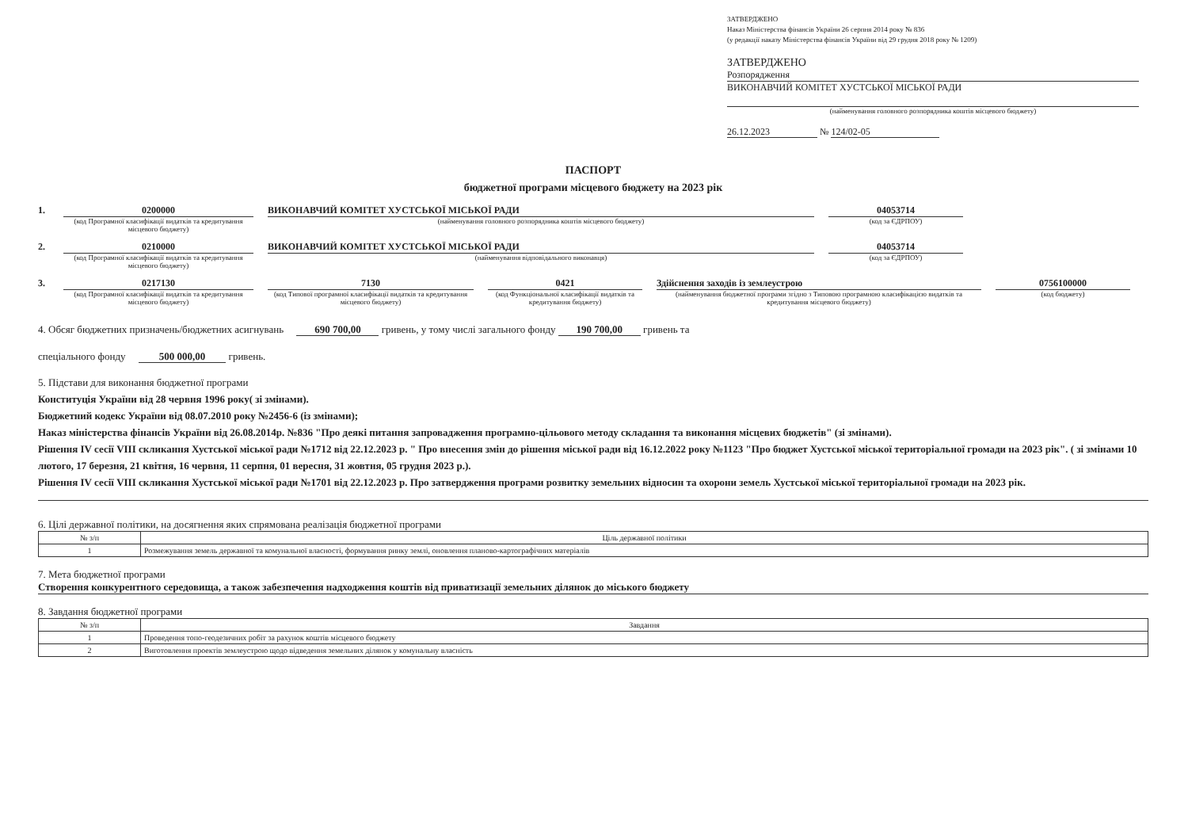ЗАТВЕРДЖЕНО
Наказ Міністерства фінансів України 26 серпня 2014 року № 836
(у редакції наказу Міністерства фінансів України від 29 грудня 2018 року № 1209)
ЗАТВЕРДЖЕНО
Розпорядження
ВИКОНАВЧИЙ КОМІТЕТ ХУСТСЬКОЇ МІСЬКОЇ РАДИ
(найменування головного розпорядника коштів місцевого бюджету)
26.12.2023 № 124/02-05
ПАСПОРТ
бюджетної програми місцевого бюджету на 2023 рік
1.
0200000
(код Програмної класифікації видатків та кредитування місцевого бюджету)
ВИКОНАВЧИЙ КОМІТЕТ ХУСТСЬКОЇ МІСЬКОЇ РАДИ
(найменування головного розпорядника коштів місцевого бюджету)
04053714
(код за ЄДРПОУ)
2.
0210000
(код Програмної класифікації видатків та кредитування місцевого бюджету)
ВИКОНАВЧИЙ КОМІТЕТ ХУСТСЬКОЇ МІСЬКОЇ РАДИ
(найменування відповідального виконавця)
04053714
(код за ЄДРПОУ)
3.
0217130
(код Програмної класифікації видатків та кредитування місцевого бюджету)
7130
(код Типової програмної класифікації видатків та кредитування місцевого бюджету)
0421
(код Функціональної класифікації видатків та кредитування бюджету)
Здійснення заходів із землеустрою
(найменування бюджетної програми згідно з Типовою програмною класифікацією видатків та кредитування місцевого бюджету)
0756100000
(код бюджету)
4. Обсяг бюджетних призначень/бюджетних асигнувань 690 700,00 гривень, у тому числі загального фонду 190 700,00 гривень та
спеціального фонду 500 000,00 гривень.
5. Підстави для виконання бюджетної програми
Конституція України від 28 червня 1996 року( зі змінами).
Бюджетний кодекс України від 08.07.2010 року №2456-6 (із змінами);
Наказ міністерства фінансів України від 26.08.2014р. №836 "Про деякі питання запровадження програмно-цільового методу складання та виконання місцевих бюджетів" (зі змінами).
Рішення IV сесії VIII скликання Хустської міської ради №1712 від 22.12.2023 р. " Про внесення змін до рішення міської ради від 16.12.2022 року №1123 "Про бюджет Хустської міської територіальної громади на 2023 рік". ( зі змінами 10 лютого, 17 березня, 21 квітня, 16 червня, 11 серпня, 01 вересня, 31 жовтня, 05 грудня 2023 р.).
Рішення IV сесії VIII скликання Хустської міської ради №1701 від 22.12.2023 р. Про затвердження програми розвитку земельних відносин та охорони земель Хустської міської територіальної громади на 2023 рік.
6. Цілі державної політики, на досягнення яких спрямована реалізація бюджетної програми
| № з/п | Ціль державної політики |
| --- | --- |
| 1 | Розмежування земель державної та комунальної власності, формування ринку землі, оновлення планово-картографічних матеріалів |
7. Мета бюджетної програми
Створення конкурентного середовища, а також забезпечення надходження коштів від приватизації земельних ділянок до міського бюджету
8. Завдання бюджетної програми
| № з/п | Завдання |
| --- | --- |
| 1 | Проведення топо-геодезичних робіт за рахунок коштів місцевого бюджету |
| 2 | Виготовлення проектів землеустрою щодо відведення земельних ділянок у комунальну власність |